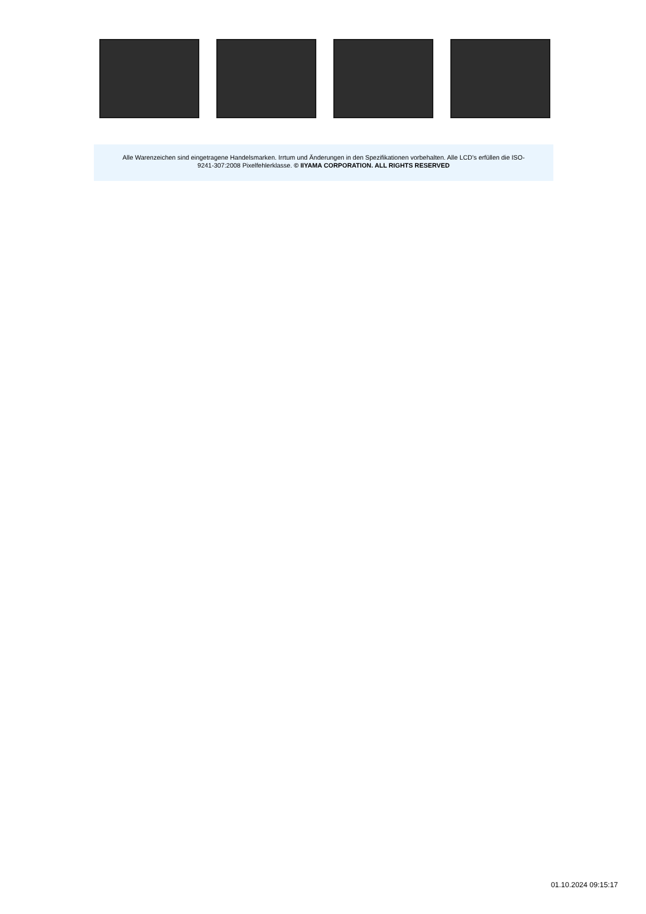Alle Warenzeichen sind eingetragene Handelsmarken. Irrtum und Änderungen in den Spezifikationen vorbehalten. Alle LCD's erfüllen die ISO-
9241-307:2008 Pixelfehlerklasse. © IIYAMA CORPORATION. ALL RIGHTS RESERVED
01.10.2024 09:15:17